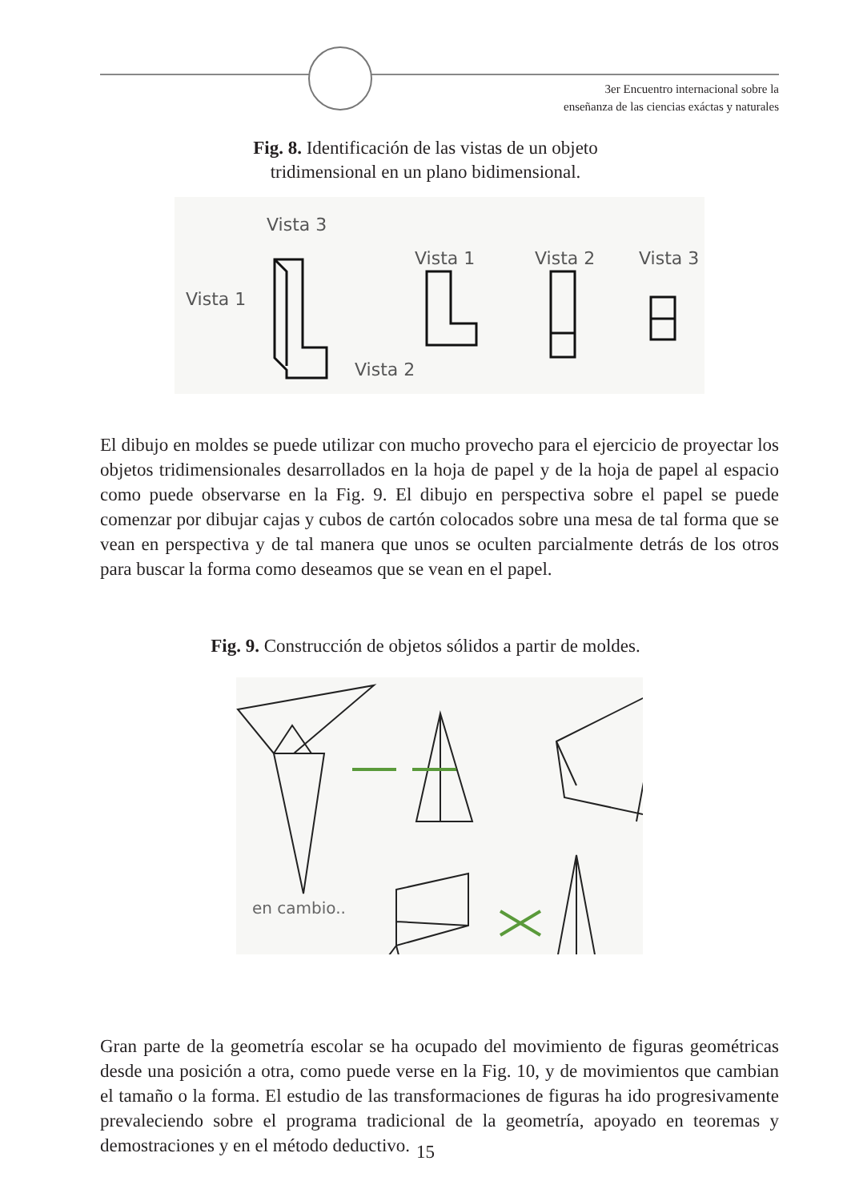3er Encuentro internacional sobre la
enseñanza de las ciencias exáctas y naturales
Fig. 8. Identificación de las vistas de un objeto
tridimensional en un plano bidimensional.
Vista 3
Vista 1
Vista 2
Vista 1
Vista 2
Vista 3
El dibujo en moldes se puede utilizar con mucho provecho para el ejercicio de proyectar los objetos tridimensionales desarrollados en la hoja de papel y de la hoja de papel al espacio como puede observarse en la Fig. 9. El dibujo en perspectiva sobre el papel se puede comenzar por dibujar cajas y cubos de cartón colocados sobre una mesa de tal forma que se vean en perspectiva y de tal manera que unos se oculten parcialmente detrás de los otros para buscar la forma como deseamos que se vean en el papel.
Fig. 9. Construcción de objetos sólidos a partir de moldes.
en cambio..
Gran parte de la geometría escolar se ha ocupado del movimiento de figuras geométricas desde una posición a otra, como puede verse en la Fig. 10, y de movimientos que cambian el tamaño o la forma. El estudio de las transformaciones de figuras ha ido progresivamente prevaleciendo sobre el programa tradicional de la geometría, apoyado en teoremas y demostraciones y en el método deductivo.
15